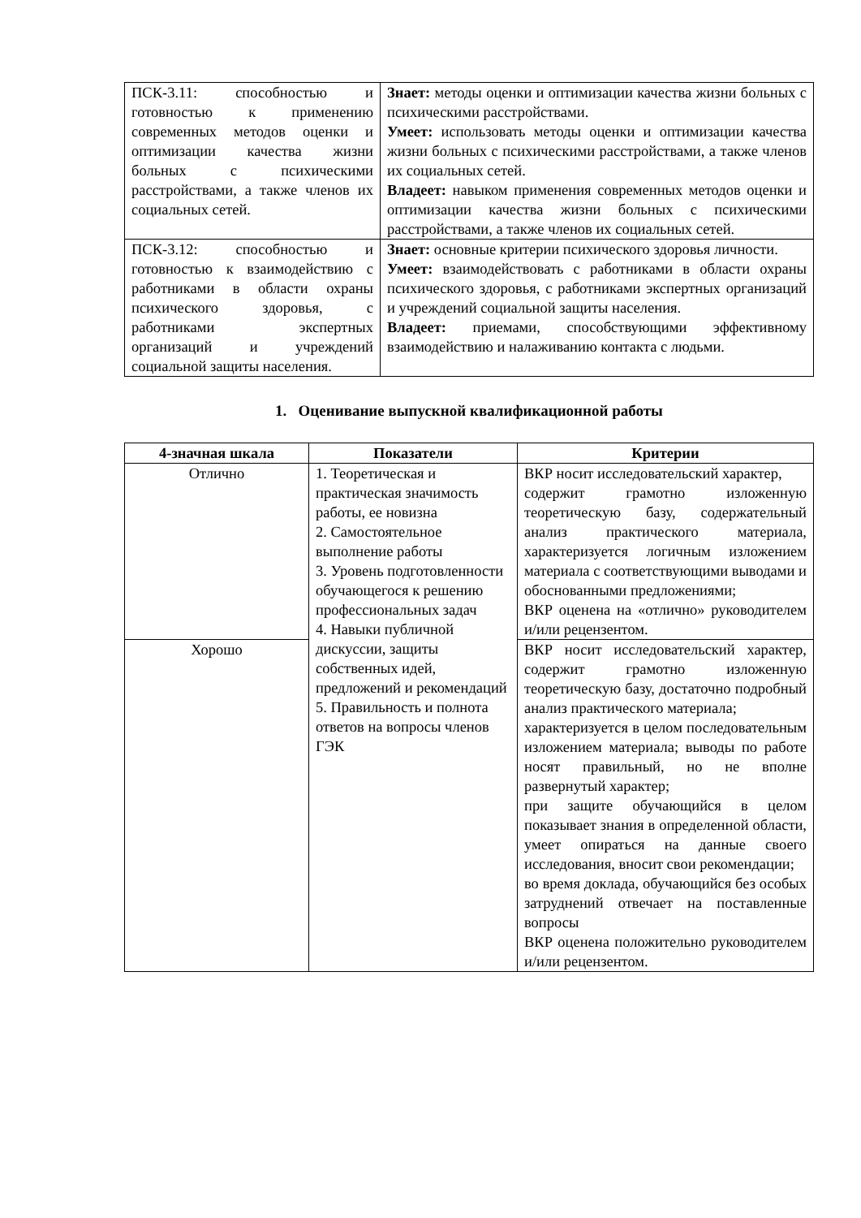| ПСК-3.11: способностью и готовностью к применению современных методов оценки и оптимизации качества жизни больных с психическими расстройствами, а также членов их социальных сетей. | Знает: методы оценки и оптимизации качества жизни больных с психическими расстройствами. Умеет: использовать методы оценки и оптимизации качества жизни больных с психическими расстройствами, а также членов их социальных сетей. Владеет: навыком применения современных методов оценки и оптимизации качества жизни больных с психическими расстройствами, а также членов их социальных сетей. |
| ПСК-3.12: способностью и готовностью к взаимодействию с работниками в области охраны психического здоровья, с работниками экспертных организаций и учреждений социальной защиты населения. | Знает: основные критерии психического здоровья личности. Умеет: взаимодействовать с работниками в области охраны психического здоровья, с работниками экспертных организаций и учреждений социальной защиты населения. Владеет: приемами, способствующими эффективному взаимодействию и налаживанию контакта с людьми. |
1. Оценивание выпускной квалификационной работы
| 4-значная шкала | Показатели | Критерии |
| --- | --- | --- |
| Отлично | 1. Теоретическая и практическая значимость работы, ее новизна 2. Самостоятельное выполнение работы 3. Уровень подготовленности обучающегося к решению профессиональных задач 4. Навыки публичной дискуссии, защиты собственных идей, предложений и рекомендаций 5. Правильность и полнота ответов на вопросы членов ГЭК | ВКР носит исследовательский характер, содержит грамотно изложенную теоретическую базу, содержательный анализ практического материала, характеризуется логичным изложением материала с соответствующими выводами и обоснованными предложениями; ВКР оценена на «отлично» руководителем и/или рецензентом. |
| Хорошо | | ВКР носит исследовательский характер, содержит грамотно изложенную теоретическую базу, достаточно подробный анализ практического материала; характеризуется в целом последовательным изложением материала; выводы по работе носят правильный, но не вполне развернутый характер; при защите обучающийся в целом показывает знания в определенной области, умеет опираться на данные своего исследования, вносит свои рекомендации; во время доклада, обучающийся без особых затруднений отвечает на поставленные вопросы ВКР оценена положительно руководителем и/или рецензентом. |